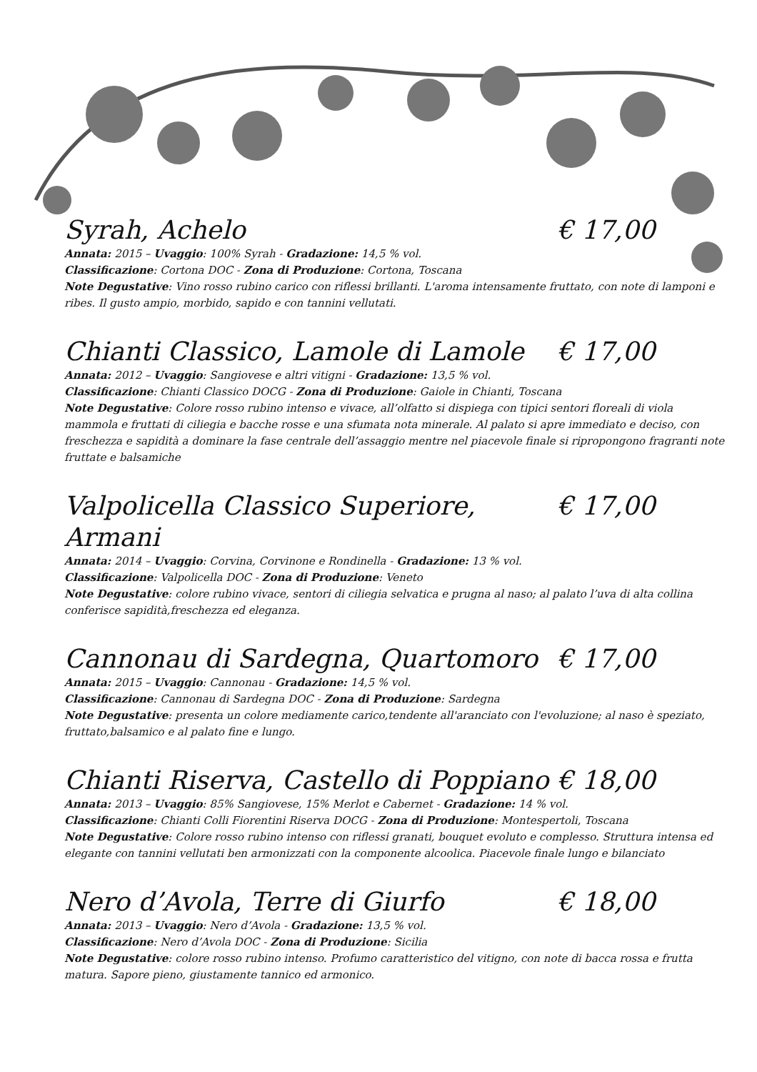Syrah, Achelo € 17,00
Annata: 2015 – Uvaggio: 100% Syrah - Gradazione: 14,5 % vol.
Classificazione: Cortona DOC - Zona di Produzione: Cortona, Toscana
Note Degustative: Vino rosso rubino carico con riflessi brillanti. L'aroma intensamente fruttato, con note di lamponi e ribes. Il gusto ampio, morbido, sapido e con tannini vellutati.
Chianti Classico, Lamole di Lamole € 17,00
Annata: 2012 – Uvaggio: Sangiovese e altri vitigni - Gradazione: 13,5 % vol.
Classificazione: Chianti Classico DOCG - Zona di Produzione: Gaiole in Chianti, Toscana
Note Degustative: Colore rosso rubino intenso e vivace, all’olfatto si dispiega con tipici sentori floreali di viola mammola e fruttati di ciliegia e bacche rosse e una sfumata nota minerale. Al palato si apre immediato e deciso, con freschezza e sapidità a dominare la fase centrale dell’assaggio mentre nel piacevole finale si ripropongono fragranti note fruttate e balsamiche
Valpolicella Classico Superiore, Armani € 17,00
Annata: 2014 – Uvaggio: Corvina, Corvinone e Rondinella - Gradazione: 13 % vol.
Classificazione: Valpolicella DOC - Zona di Produzione: Veneto
Note Degustative: colore rubino vivace, sentori di ciliegia selvatica e prugna al naso; al palato l’uva di alta collina conferisce sapidità,freschezza ed eleganza.
Cannonau di Sardegna, Quartomoro € 17,00
Annata: 2015 – Uvaggio: Cannonau - Gradazione: 14,5 % vol.
Classificazione: Cannonau di Sardegna DOC - Zona di Produzione: Sardegna
Note Degustative: presenta un colore mediamente carico,tendente all'aranciato con l'evoluzione; al naso è speziato, fruttato,balsamico e al palato fine e lungo.
Chianti Riserva, Castello di Poppiano € 18,00
Annata: 2013 – Uvaggio: 85% Sangiovese, 15% Merlot e Cabernet - Gradazione: 14 % vol.
Classificazione: Chianti Colli Fiorentini Riserva DOCG - Zona di Produzione: Montespertoli, Toscana
Note Degustative: Colore rosso rubino intenso con riflessi granati, bouquet evoluto e complesso. Struttura intensa ed elegante con tannini vellutati ben armonizzati con la componente alcoolica. Piacevole finale lungo e bilanciato
Nero d’Avola, Terre di Giurfo € 18,00
Annata: 2013 – Uvaggio: Nero d’Avola - Gradazione: 13,5 % vol.
Classificazione: Nero d’Avola DOC - Zona di Produzione: Sicilia
Note Degustative: colore rosso rubino intenso. Profumo caratteristico del vitigno, con note di bacca rossa e frutta matura. Sapore pieno, giustamente tannico ed armonico.